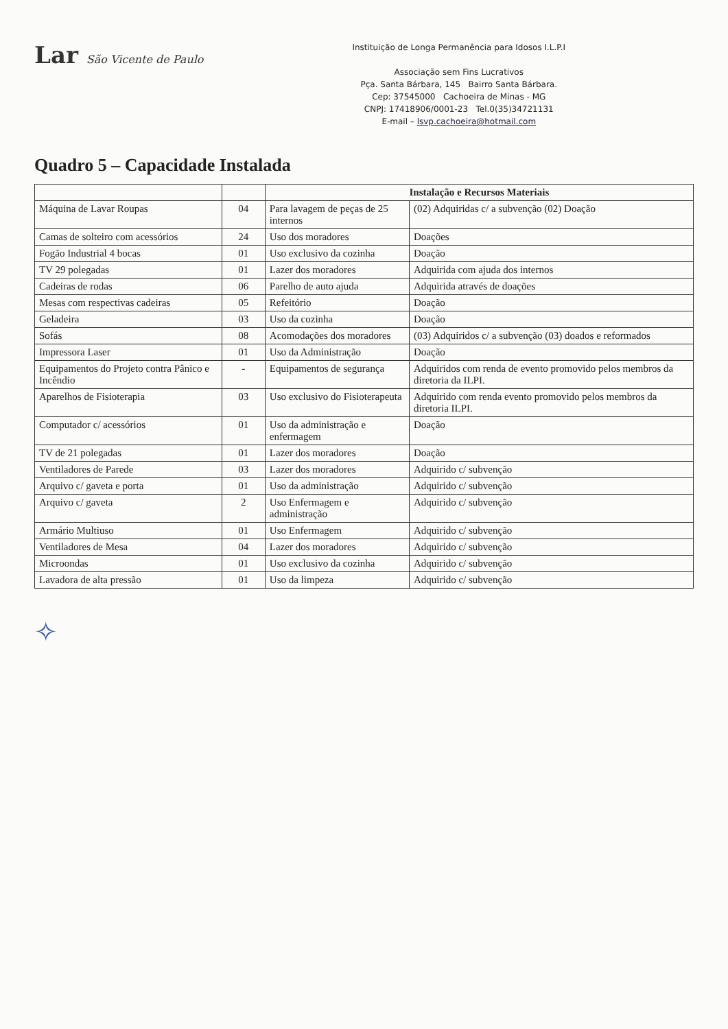Lar São Vicente de Paulo
Instituição de Longa Permanência para Idosos I.L.P.I
Associação sem Fins Lucrativos
Pça. Santa Bárbara, 145 Bairro Santa Bárbara.
Cep: 37545000 Cachoeira de Minas - MG
CNPJ: 17418906/0001-23 Tel.0(35)34721131
E-mail – lsvp.cachoeira@hotmail.com
Quadro 5 – Capacidade Instalada
| | | Instalação e Recursos Materiais | |
| --- | --- | --- | --- |
| Máquina de Lavar Roupas | 04 | Para lavagem de peças de 25 internos | (02) Adquiridas c/ a subvenção (02) Doação |
| Camas de solteiro com acessórios | 24 | Uso dos moradores | Doações |
| Fogão Industrial 4 bocas | 01 | Uso exclusivo da cozinha | Doação |
| TV 29 polegadas | 01 | Lazer dos moradores | Adquirida com ajuda dos internos |
| Cadeiras de rodas | 06 | Parelho de auto ajuda | Adquirida através de doações |
| Mesas com respectivas cadeiras | 05 | Refeitório | Doação |
| Geladeira | 03 | Uso da cozinha | Doação |
| Sofás | 08 | Acomodações dos moradores | (03) Adquiridos c/ a subvenção (03) doados e reformados |
| Impressora Laser | 01 | Uso da Administração | Doação |
| Equipamentos do Projeto contra Pânico e Incêndio | - | Equipamentos de segurança | Adquiridos com renda de evento promovido pelos membros da diretoria da ILPI. |
| Aparelhos de Fisioterapia | 03 | Uso exclusivo do Fisioterapeuta | Adquirido com renda evento promovido pelos membros da diretoria ILPI. |
| Computador c/ acessórios | 01 | Uso da administração e enfermagem | Doação |
| TV de 21 polegadas | 01 | Lazer dos moradores | Doação |
| Ventiladores de Parede | 03 | Lazer dos moradores | Adquirido c/ subvenção |
| Arquivo c/ gaveta e porta | 01 | Uso da administração | Adquirido c/ subvenção |
| Arquivo c/ gaveta | 2 | Uso Enfermagem e administração | Adquirido c/ subvenção |
| Armário Multiuso | 01 | Uso Enfermagem | Adquirido c/ subvenção |
| Ventiladores de Mesa | 04 | Lazer dos moradores | Adquirido c/ subvenção |
| Microondas | 01 | Uso exclusivo da cozinha | Adquirido c/ subvenção |
| Lavadora de alta pressão | 01 | Uso da limpeza | Adquirido c/ subvenção |
✧